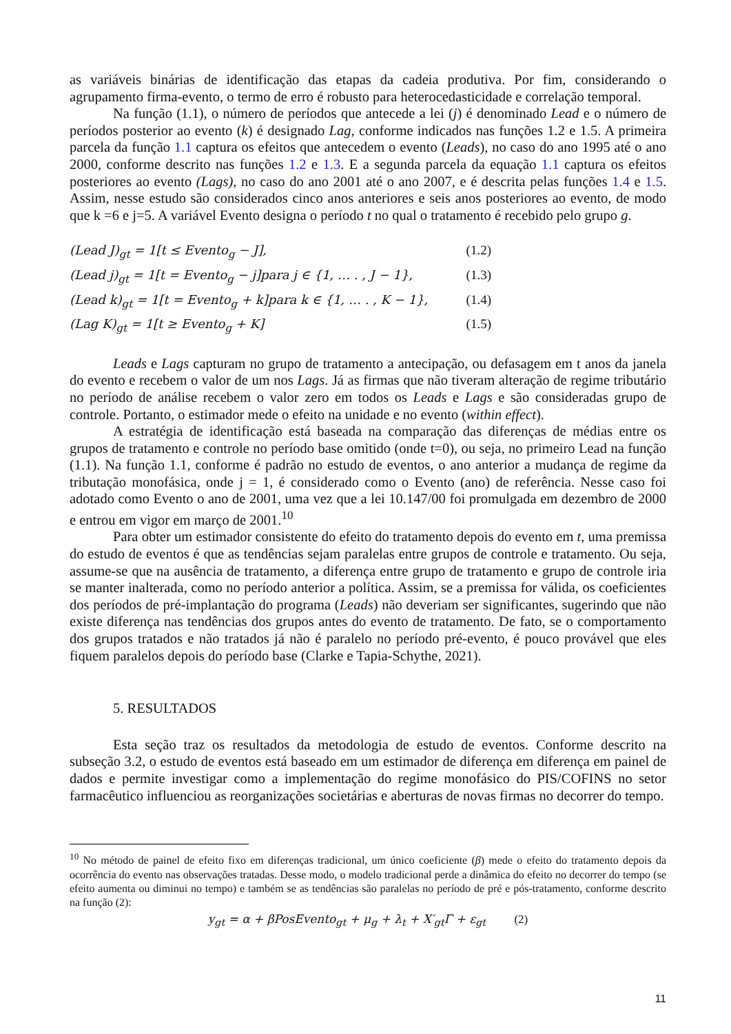as variáveis binárias de identificação das etapas da cadeia produtiva. Por fim, considerando o agrupamento firma-evento, o termo de erro é robusto para heterocedasticidade e correlação temporal.
Na função (1.1), o número de períodos que antecede a lei (j) é denominado Lead e o número de períodos posterior ao evento (k) é designado Lag, conforme indicados nas funções 1.2 e 1.5. A primeira parcela da função 1.1 captura os efeitos que antecedem o evento (Leads), no caso do ano 1995 até o ano 2000, conforme descrito nas funções 1.2 e 1.3. E a segunda parcela da equação 1.1 captura os efeitos posteriores ao evento (Lags), no caso do ano 2001 até o ano 2007, e é descrita pelas funções 1.4 e 1.5. Assim, nesse estudo são considerados cinco anos anteriores e seis anos posteriores ao evento, de modo que k =6 e j=5. A variável Evento designa o período t no qual o tratamento é recebido pelo grupo g.
(Lead J)<sub>gt</sub> = 1[t ≤ Evento<sub>g</sub> − J], (1.2)
(Lead j)<sub>gt</sub> = 1[t = Evento<sub>g</sub> − j]para j ∈ {1, … . , J − 1}, (1.3)
(Lead k)<sub>gt</sub> = 1[t = Evento<sub>g</sub> + k]para k ∈ {1, … . , K − 1}, (1.4)
(Lag K)<sub>gt</sub> = 1[t ≥ Evento<sub>g</sub> + K] (1.5)
Leads e Lags capturam no grupo de tratamento a antecipação, ou defasagem em t anos da janela do evento e recebem o valor de um nos Lags. Já as firmas que não tiveram alteração de regime tributário no período de análise recebem o valor zero em todos os Leads e Lags e são consideradas grupo de controle. Portanto, o estimador mede o efeito na unidade e no evento (within effect).
A estratégia de identificação está baseada na comparação das diferenças de médias entre os grupos de tratamento e controle no período base omitido (onde t=0), ou seja, no primeiro Lead na função (1.1). Na função 1.1, conforme é padrão no estudo de eventos, o ano anterior a mudança de regime da tributação monofásica, onde j = 1, é considerado como o Evento (ano) de referência. Nesse caso foi adotado como Evento o ano de 2001, uma vez que a lei 10.147/00 foi promulgada em dezembro de 2000 e entrou em vigor em março de 2001.<sup>10</sup>
Para obter um estimador consistente do efeito do tratamento depois do evento em t, uma premissa do estudo de eventos é que as tendências sejam paralelas entre grupos de controle e tratamento. Ou seja, assume-se que na ausência de tratamento, a diferença entre grupo de tratamento e grupo de controle iria se manter inalterada, como no período anterior a política. Assim, se a premissa for válida, os coeficientes dos períodos de pré-implantação do programa (Leads) não deveriam ser significantes, sugerindo que não existe diferença nas tendências dos grupos antes do evento de tratamento. De fato, se o comportamento dos grupos tratados e não tratados já não é paralelo no período pré-evento, é pouco provável que eles fiquem paralelos depois do período base (Clarke e Tapia-Schythe, 2021).
5. RESULTADOS
Esta seção traz os resultados da metodologia de estudo de eventos. Conforme descrito na subseção 3.2, o estudo de eventos está baseado em um estimador de diferença em diferença em painel de dados e permite investigar como a implementação do regime monofásico do PIS/COFINS no setor farmacêutico influenciou as reorganizações societárias e aberturas de novas firmas no decorrer do tempo.
<sup>10</sup> No método de painel de efeito fixo em diferenças tradicional, um único coeficiente (β) mede o efeito do tratamento depois da ocorrência do evento nas observações tratadas. Desse modo, o modelo tradicional perde a dinâmica do efeito no decorrer do tempo (se efeito aumenta ou diminui no tempo) e também se as tendências são paralelas no período de pré e pós-tratamento, conforme descrito na função (2):
y<sub>gt</sub> = α + βPosEvento<sub>gt</sub> + μ<sub>g</sub> + λ<sub>t</sub> + X′<sub>gt</sub>Γ + ε<sub>gt</sub> (2)
11